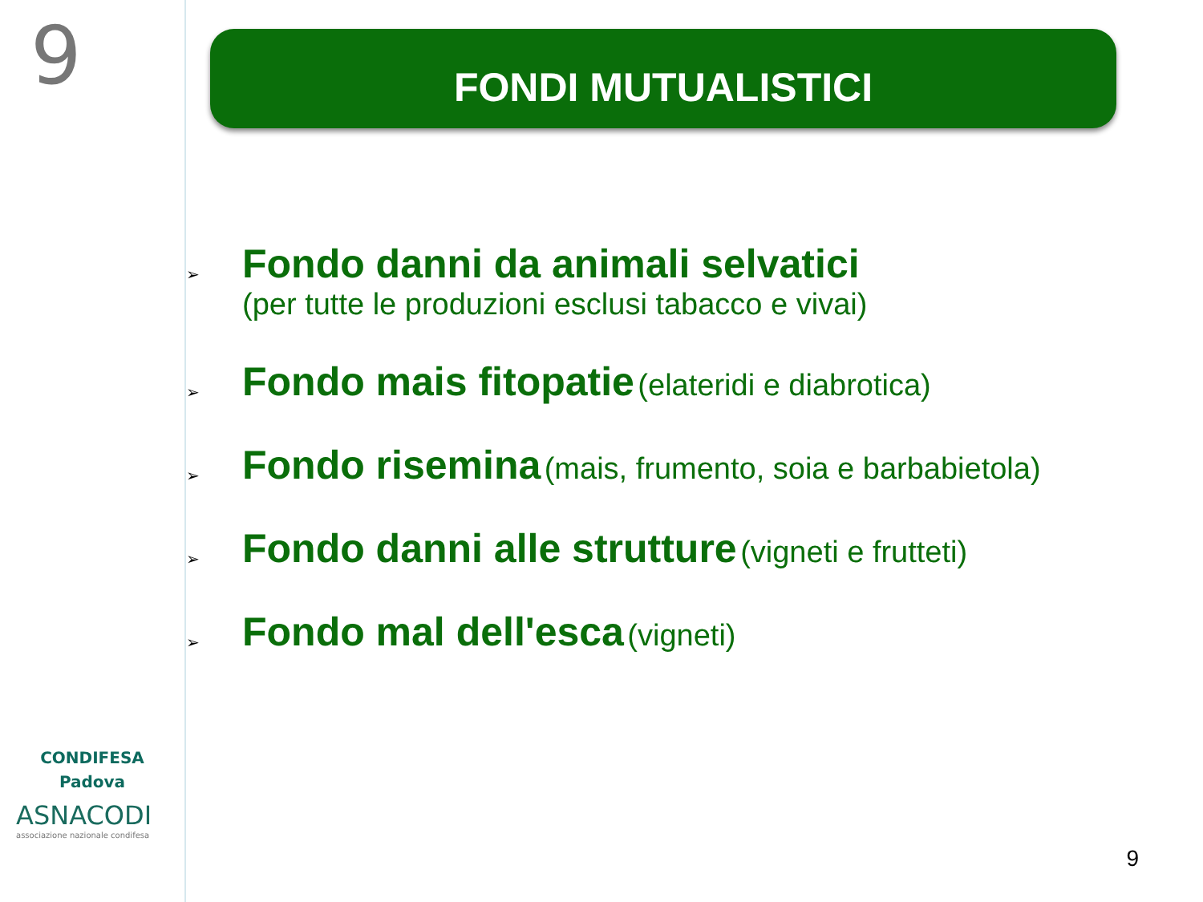9
CONDIFESA
Padova
ASNACODI
associazione nazionale condifesa
FONDI MUTUALISTICI
➢
Fondo danni da animali selvatici
(per tutte le produzioni esclusi tabacco e vivai)
➢
Fondo mais fitopatie (elateridi e diabrotica)
➢
Fondo risemina (mais, frumento, soia e barbabietola)
➢
Fondo danni alle strutture (vigneti e frutteti)
➢
Fondo mal dell'esca (vigneti)
9